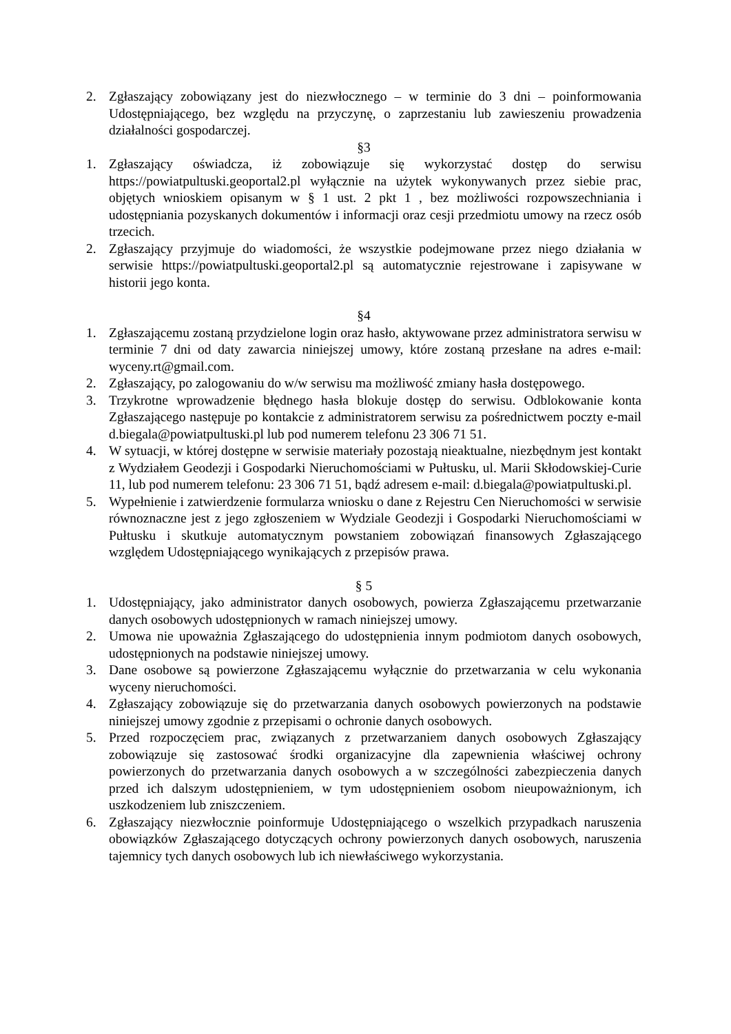2. Zgłaszający zobowiązany jest do niezwłocznego – w terminie do 3 dni – poinformowania Udostępniającego, bez względu na przyczynę, o zaprzestaniu lub zawieszeniu prowadzenia działalności gospodarczej.
§3
1. Zgłaszający oświadcza, iż zobowiązuje się wykorzystać dostęp do serwisu https://powiatpultuski.geoportal2.pl wyłącznie na użytek wykonywanych przez siebie prac, objętych wnioskiem opisanym w § 1 ust. 2 pkt 1 , bez możliwości rozpowszechniania i udostępniania pozyskanych dokumentów i informacji oraz cesji przedmiotu umowy na rzecz osób trzecich.
2. Zgłaszający przyjmuje do wiadomości, że wszystkie podejmowane przez niego działania w serwisie https://powiatpultuski.geoportal2.pl są automatycznie rejestrowane i zapisywane w historii jego konta.
§4
1. Zgłaszającemu zostaną przydzielone login oraz hasło, aktywowane przez administratora serwisu w terminie 7 dni od daty zawarcia niniejszej umowy, które zostaną przesłane na adres e-mail: wyceny.rt@gmail.com.
2. Zgłaszający, po zalogowaniu do w/w serwisu ma możliwość zmiany hasła dostępowego.
3. Trzykrotne wprowadzenie błędnego hasła blokuje dostęp do serwisu. Odblokowanie konta Zgłaszającego następuje po kontakcie z administratorem serwisu za pośrednictwem poczty e-mail d.biegala@powiatpultuski.pl lub pod numerem telefonu 23 306 71 51.
4. W sytuacji, w której dostępne w serwisie materiały pozostają nieaktualne, niezbędnym jest kontakt z Wydziałem Geodezji i Gospodarki Nieruchomościami w Pułtusku, ul. Marii Skłodowskiej-Curie 11, lub pod numerem telefonu: 23 306 71 51, bądź adresem e-mail: d.biegala@powiatpultuski.pl.
5. Wypełnienie i zatwierdzenie formularza wniosku o dane z Rejestru Cen Nieruchomości w serwisie równoznaczne jest z jego zgłoszeniem w Wydziale Geodezji i Gospodarki Nieruchomościami w Pułtusku i skutkuje automatycznym powstaniem zobowiązań finansowych Zgłaszającego względem Udostępniającego wynikających z przepisów prawa.
§ 5
1. Udostępniający, jako administrator danych osobowych, powierza Zgłaszającemu przetwarzanie danych osobowych udostępnionych w ramach niniejszej umowy.
2. Umowa nie upoważnia Zgłaszającego do udostępnienia innym podmiotom danych osobowych, udostępnionych na podstawie niniejszej umowy.
3. Dane osobowe są powierzone Zgłaszającemu wyłącznie do przetwarzania w celu wykonania wyceny nieruchomości.
4. Zgłaszający zobowiązuje się do przetwarzania danych osobowych powierzonych na podstawie niniejszej umowy zgodnie z przepisami o ochronie danych osobowych.
5. Przed rozpoczęciem prac, związanych z przetwarzaniem danych osobowych Zgłaszający zobowiązuje się zastosować środki organizacyjne dla zapewnienia właściwej ochrony powierzonych do przetwarzania danych osobowych a w szczególności zabezpieczenia danych przed ich dalszym udostępnieniem, w tym udostępnieniem osobom nieupoważnionym, ich uszkodzeniem lub zniszczeniem.
6. Zgłaszający niezwłocznie poinformuje Udostępniającego o wszelkich przypadkach naruszenia obowiązków Zgłaszającego dotyczących ochrony powierzonych danych osobowych, naruszenia tajemnicy tych danych osobowych lub ich niewłaściwego wykorzystania.